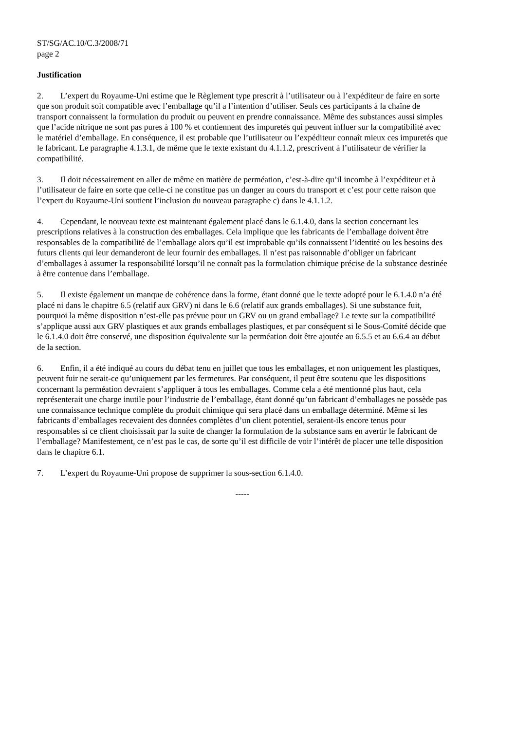ST/SG/AC.10/C.3/2008/71
page 2
Justification
2. L’expert du Royaume-Uni estime que le Règlement type prescrit à l’utilisateur ou à l’expéditeur de faire en sorte que son produit soit compatible avec l’emballage qu’il a l’intention d’utiliser. Seuls ces participants à la chaîne de transport connaissent la formulation du produit ou peuvent en prendre connaissance. Même des substances aussi simples que l’acide nitrique ne sont pas pures à 100 % et contiennent des impuretés qui peuvent influer sur la compatibilité avec le matériel d’emballage. En conséquence, il est probable que l’utilisateur ou l’expéditeur connaît mieux ces impuretés que le fabricant. Le paragraphe 4.1.3.1, de même que le texte existant du 4.1.1.2, prescrivent à l’utilisateur de vérifier la compatibilité.
3. Il doit nécessairement en aller de même en matière de perméation, c’est-à-dire qu’il incombe à l’expéditeur et à l’utilisateur de faire en sorte que celle-ci ne constitue pas un danger au cours du transport et c’est pour cette raison que l’expert du Royaume-Uni soutient l’inclusion du nouveau paragraphe c) dans le 4.1.1.2.
4. Cependant, le nouveau texte est maintenant également placé dans le 6.1.4.0, dans la section concernant les prescriptions relatives à la construction des emballages. Cela implique que les fabricants de l’emballage doivent être responsables de la compatibilité de l’emballage alors qu’il est improbable qu’ils connaissent l’identité ou les besoins des futurs clients qui leur demanderont de leur fournir des emballages. Il n’est pas raisonnable d’obliger un fabricant d’emballages à assumer la responsabilité lorsqu’il ne connaît pas la formulation chimique précise de la substance destinée à être contenue dans l’emballage.
5. Il existe également un manque de cohérence dans la forme, étant donné que le texte adopté pour le 6.1.4.0 n’a été placé ni dans le chapitre 6.5 (relatif aux GRV) ni dans le 6.6 (relatif aux grands emballages). Si une substance fuit, pourquoi la même disposition n’est-elle pas prévue pour un GRV ou un grand emballage? Le texte sur la compatibilité s’applique aussi aux GRV plastiques et aux grands emballages plastiques, et par conséquent si le Sous-Comité décide que le 6.1.4.0 doit être conservé, une disposition équivalente sur la perméation doit être ajoutée au 6.5.5 et au 6.6.4 au début de la section.
6. Enfin, il a été indiqué au cours du débat tenu en juillet que tous les emballages, et non uniquement les plastiques, peuvent fuir ne serait-ce qu’uniquement par les fermetures. Par conséquent, il peut être soutenu que les dispositions concernant la perméation devraient s’appliquer à tous les emballages. Comme cela a été mentionné plus haut, cela représenterait une charge inutile pour l’industrie de l’emballage, étant donné qu’un fabricant d’emballages ne possède pas une connaissance technique complète du produit chimique qui sera placé dans un emballage déterminé. Même si les fabricants d’emballages recevaient des données complètes d’un client potentiel, seraient-ils encore tenus pour responsables si ce client choisissait par la suite de changer la formulation de la substance sans en avertir le fabricant de l’emballage? Manifestement, ce n’est pas le cas, de sorte qu’il est difficile de voir l’intérêt de placer une telle disposition dans le chapitre 6.1.
7. L’expert du Royaume-Uni propose de supprimer la sous-section 6.1.4.0.
-----